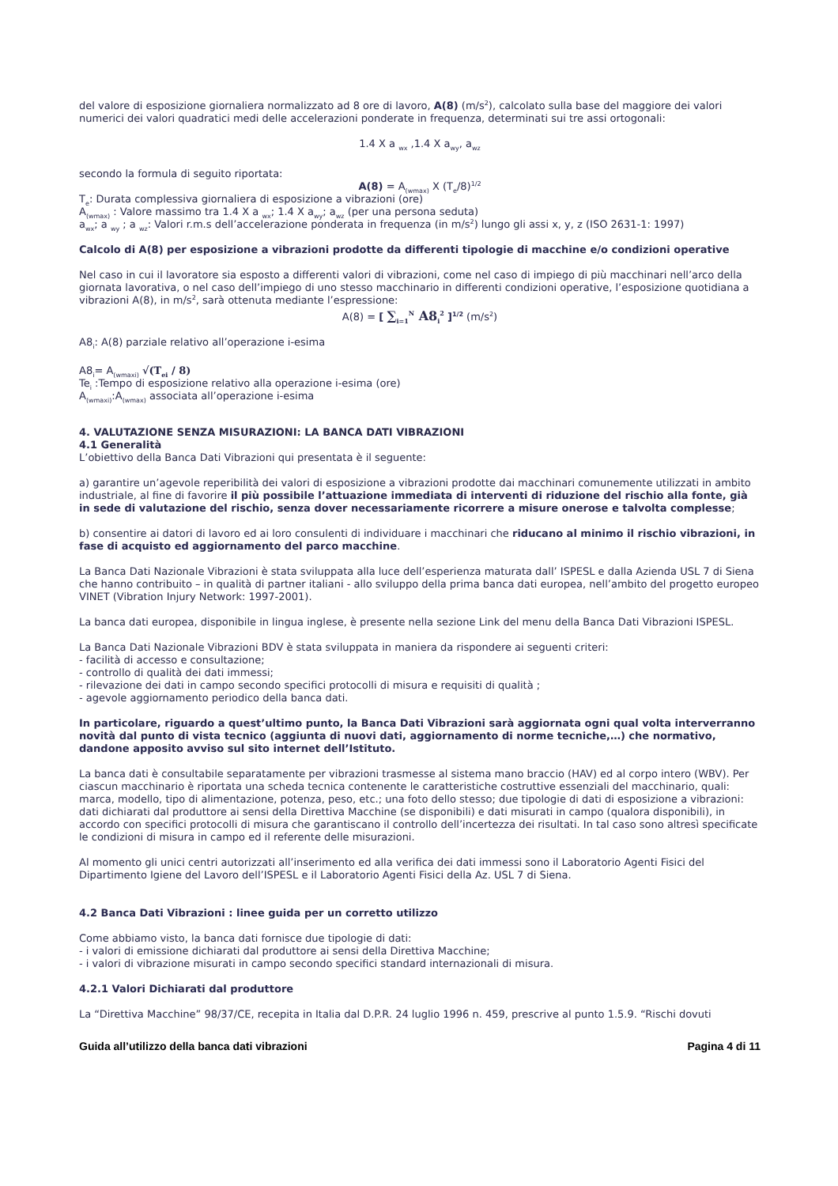del valore di esposizione giornaliera normalizzato ad 8 ore di lavoro, A(8) (m/s<sup>2</sup>), calcolato sulla base del maggiore dei valori numerici dei valori quadratici medi delle accelerazioni ponderate in frequenza, determinati sui tre assi ortogonali:
1.4 X a <sub>wx</sub> ,1.4 X a<sub>wy</sub>, a<sub>wz</sub>
secondo la formula di seguito riportata:
A(8) = A<sub>(wmax)</sub> X (T<sub>e</sub>/8)<sup>1/2</sup>
T<sub>e</sub>: Durata complessiva giornaliera di esposizione a vibrazioni (ore)
A<sub>(wmax)</sub> : Valore massimo tra 1.4 X a <sub>wx</sub>; 1.4 X a<sub>wy</sub>; a<sub>wz</sub> (per una persona seduta)
a<sub>wx</sub>; a <sub>wy</sub> ; a <sub>wz</sub>: Valori r.m.s dell’accelerazione ponderata in frequenza (in m/s<sup>2</sup>) lungo gli assi x, y, z (ISO 2631-1: 1997)
Calcolo di A(8) per esposizione a vibrazioni prodotte da differenti tipologie di macchine e/o condizioni operative
Nel caso in cui il lavoratore sia esposto a differenti valori di vibrazioni, come nel caso di impiego di più macchinari nell’arco della giornata lavorativa, o nel caso dell’impiego di uno stesso macchinario in differenti condizioni operative, l’esposizione quotidiana a vibrazioni A(8), in m/s<sup>2</sup>, sarà ottenuta mediante l’espressione:
A(8) = [ ∑<sub>i=1</sub><sup>N</sup> A8<sub>i</sub><sup>2</sup> ]<sup>1/2</sup> (m/s<sup>2</sup>)
A8<sub>i</sub>: A(8) parziale relativo all’operazione i-esima
A8<sub>i</sub>= A<sub>(wmaxi)</sub> √(T<sub>ei</sub> / 8)
Te<sub>i</sub> :Tempo di esposizione relativo alla operazione i-esima (ore)
A<sub>(wmaxi)</sub>:A<sub>(wmax)</sub> associata all’operazione i-esima
4. VALUTAZIONE SENZA MISURAZIONI: LA BANCA DATI VIBRAZIONI
4.1 Generalità
L’obiettivo della Banca Dati Vibrazioni qui presentata è il seguente:
a) garantire un’agevole reperibilità dei valori di esposizione a vibrazioni prodotte dai macchinari comunemente utilizzati in ambito industriale, al fine di favorire il più possibile l’attuazione immediata di interventi di riduzione del rischio alla fonte, già in sede di valutazione del rischio, senza dover necessariamente ricorrere a misure onerose e talvolta complesse;
b) consentire ai datori di lavoro ed ai loro consulenti di individuare i macchinari che riducano al minimo il rischio vibrazioni, in fase di acquisto ed aggiornamento del parco macchine.
La Banca Dati Nazionale Vibrazioni è stata sviluppata alla luce dell’esperienza maturata dall’ ISPESL e dalla Azienda USL 7 di Siena che hanno contribuito – in qualità di partner italiani - allo sviluppo della prima banca dati europea, nell’ambito del progetto europeo VINET (Vibration Injury Network: 1997-2001).
La banca dati europea, disponibile in lingua inglese, è presente nella sezione Link del menu della Banca Dati Vibrazioni ISPESL.
La Banca Dati Nazionale Vibrazioni BDV è stata sviluppata in maniera da rispondere ai seguenti criteri:
- facilità di accesso e consultazione;
- controllo di qualità dei dati immessi;
- rilevazione dei dati in campo secondo specifici protocolli di misura e requisiti di qualità ;
- agevole aggiornamento periodico della banca dati.
In particolare, riguardo a quest’ultimo punto, la Banca Dati Vibrazioni sarà aggiornata ogni qual volta interverranno novità dal punto di vista tecnico (aggiunta di nuovi dati, aggiornamento di norme tecniche,…) che normativo, dandone apposito avviso sul sito internet dell’Istituto.
La banca dati è consultabile separatamente per vibrazioni trasmesse al sistema mano braccio (HAV) ed al corpo intero (WBV). Per ciascun macchinario è riportata una scheda tecnica contenente le caratteristiche costruttive essenziali del macchinario, quali: marca, modello, tipo di alimentazione, potenza, peso, etc.; una foto dello stesso; due tipologie di dati di esposizione a vibrazioni: dati dichiarati dal produttore ai sensi della Direttiva Macchine (se disponibili) e dati misurati in campo (qualora disponibili), in accordo con specifici protocolli di misura che garantiscano il controllo dell’incertezza dei risultati. In tal caso sono altresì specificate le condizioni di misura in campo ed il referente delle misurazioni.
Al momento gli unici centri autorizzati all’inserimento ed alla verifica dei dati immessi sono il Laboratorio Agenti Fisici del Dipartimento Igiene del Lavoro dell’ISPESL e il Laboratorio Agenti Fisici della Az. USL 7 di Siena.
4.2 Banca Dati Vibrazioni : linee guida per un corretto utilizzo
Come abbiamo visto, la banca dati fornisce due tipologie di dati:
- i valori di emissione dichiarati dal produttore ai sensi della Direttiva Macchine;
- i valori di vibrazione misurati in campo secondo specifici standard internazionali di misura.
4.2.1 Valori Dichiarati dal produttore
La “Direttiva Macchine” 98/37/CE, recepita in Italia dal D.P.R. 24 luglio 1996 n. 459, prescrive al punto 1.5.9. “Rischi dovuti
Guida all’utilizzo della banca dati vibrazioni Pagina 4 di 11